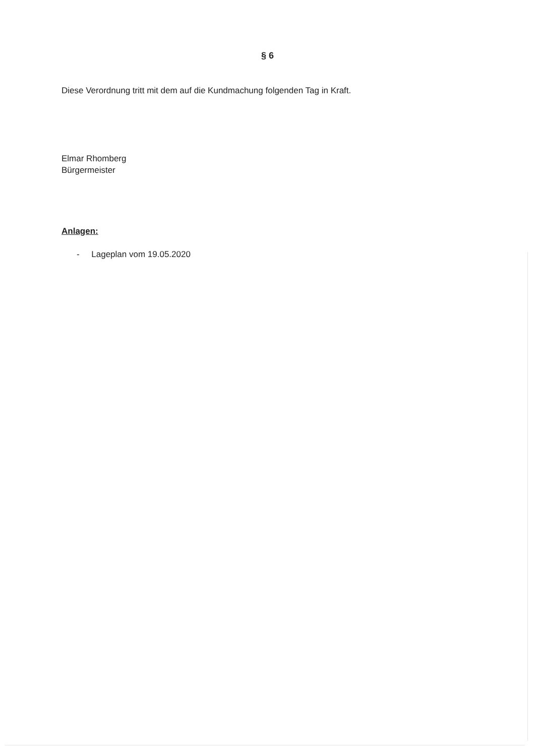§ 6
Diese Verordnung tritt mit dem auf die Kundmachung folgenden Tag in Kraft.
Elmar Rhomberg
Bürgermeister
Anlagen:
- Lageplan vom 19.05.2020